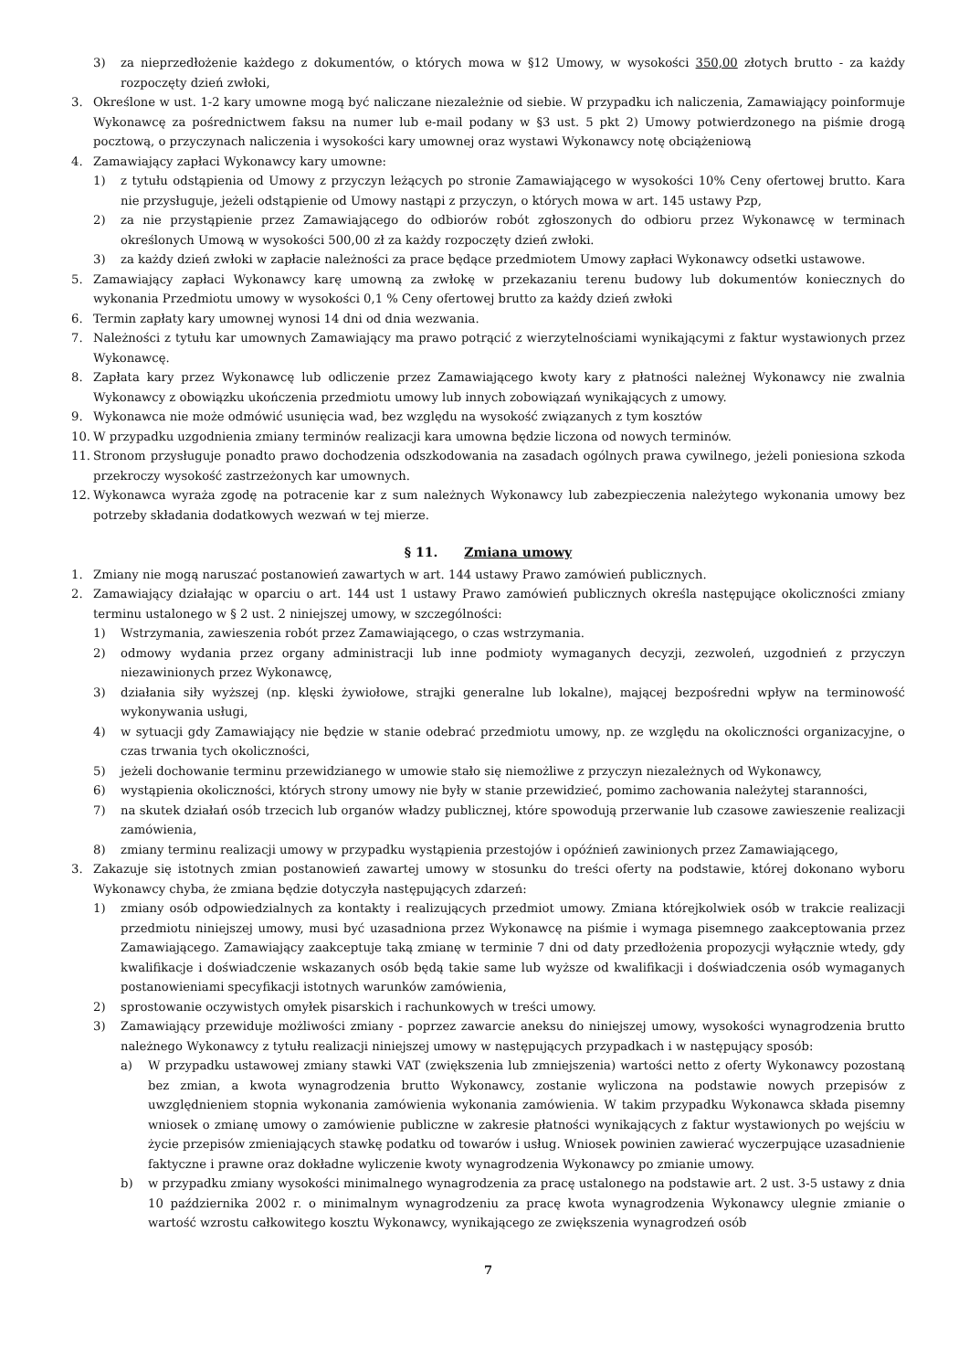3) za nieprzedłożenie każdego z dokumentów, o których mowa w §12 Umowy, w wysokości 350,00 złotych brutto - za każdy rozpoczęty dzień zwłoki,
3. Określone w ust. 1-2 kary umowne mogą być naliczane niezależnie od siebie. W przypadku ich naliczenia, Zamawiający poinformuje Wykonawcę za pośrednictwem faksu na numer lub e-mail podany w §3 ust. 5 pkt 2) Umowy potwierdzonego na piśmie drogą pocztową, o przyczynach naliczenia i wysokości kary umownej oraz wystawi Wykonawcy notę obciążeniową
4. Zamawiający zapłaci Wykonawcy kary umowne:
1) z tytułu odstąpienia od Umowy z przyczyn leżących po stronie Zamawiającego w wysokości 10% Ceny ofertowej brutto. Kara nie przysługuje, jeżeli odstąpienie od Umowy nastąpi z przyczyn, o których mowa w art. 145 ustawy Pzp,
2) za nie przystąpienie przez Zamawiającego do odbiorów robót zgłoszonych do odbioru przez Wykonawcę w terminach określonych Umową w wysokości 500,00 zł za każdy rozpoczęty dzień zwłoki.
3) za każdy dzień zwłoki w zapłacie należności za prace będące przedmiotem Umowy zapłaci Wykonawcy odsetki ustawowe.
5. Zamawiający zapłaci Wykonawcy karę umowną za zwłokę w przekazaniu terenu budowy lub dokumentów koniecznych do wykonania Przedmiotu umowy w wysokości 0,1 % Ceny ofertowej brutto za każdy dzień zwłoki
6. Termin zapłaty kary umownej wynosi 14 dni od dnia wezwania.
7. Należności z tytułu kar umownych Zamawiający ma prawo potrącić z wierzytelnościami wynikającymi z faktur wystawionych przez Wykonawcę.
8. Zapłata kary przez Wykonawcę lub odliczenie przez Zamawiającego kwoty kary z płatności należnej Wykonawcy nie zwalnia Wykonawcy z obowiązku ukończenia przedmiotu umowy lub innych zobowiązań wynikających z umowy.
9. Wykonawca nie może odmówić usunięcia wad, bez względu na wysokość związanych z tym kosztów
10. W przypadku uzgodnienia zmiany terminów realizacji kara umowna będzie liczona od nowych terminów.
11. Stronom przysługuje ponadto prawo dochodzenia odszkodowania na zasadach ogólnych prawa cywilnego, jeżeli poniesiona szkoda przekroczy wysokość zastrzeżonych kar umownych.
12. Wykonawca wyraża zgodę na potracenie kar z sum należnych Wykonawcy lub zabezpieczenia należytego wykonania umowy bez potrzeby składania dodatkowych wezwań w tej mierze.
§ 11. Zmiana umowy
1. Zmiany nie mogą naruszać postanowień zawartych w art. 144 ustawy Prawo zamówień publicznych.
2. Zamawiający działając w oparciu o art. 144 ust 1 ustawy Prawo zamówień publicznych określa następujące okoliczności zmiany terminu ustalonego w § 2 ust. 2 niniejszej umowy, w szczególności:
1) Wstrzymania, zawieszenia robót przez Zamawiającego, o czas wstrzymania.
2) odmowy wydania przez organy administracji lub inne podmioty wymaganych decyzji, zezwoleń, uzgodnień z przyczyn niezawinionych przez Wykonawcę,
3) działania siły wyższej (np. klęski żywiołowe, strajki generalne lub lokalne), mającej bezpośredni wpływ na terminowość wykonywania usługi,
4) w sytuacji gdy Zamawiający nie będzie w stanie odebrać przedmiotu umowy, np. ze względu na okoliczności organizacyjne, o czas trwania tych okoliczności,
5) jeżeli dochowanie terminu przewidzianego w umowie stało się niemożliwe z przyczyn niezależnych od Wykonawcy,
6) wystąpienia okoliczności, których strony umowy nie były w stanie przewidzieć, pomimo zachowania należytej staranności,
7) na skutek działań osób trzecich lub organów władzy publicznej, które spowodują przerwanie lub czasowe zawieszenie realizacji zamówienia,
8) zmiany terminu realizacji umowy w przypadku wystąpienia przestojów i opóźnień zawinionych przez Zamawiającego,
3. Zakazuje się istotnych zmian postanowień zawartej umowy w stosunku do treści oferty na podstawie, której dokonano wyboru Wykonawcy chyba, że zmiana będzie dotyczyła następujących zdarzeń:
1) zmiany osób odpowiedzialnych za kontakty i realizujących przedmiot umowy. Zmiana którejkolwiek osób w trakcie realizacji przedmiotu niniejszej umowy, musi być uzasadniona przez Wykonawcę na piśmie i wymaga pisemnego zaakceptowania przez Zamawiającego. Zamawiający zaakceptuje taką zmianę w terminie 7 dni od daty przedłożenia propozycji wyłącznie wtedy, gdy kwalifikacje i doświadczenie wskazanych osób będą takie same lub wyższe od kwalifikacji i doświadczenia osób wymaganych postanowieniami specyfikacji istotnych warunków zamówienia,
2) sprostowanie oczywistych omyłek pisarskich i rachunkowych w treści umowy.
3) Zamawiający przewiduje możliwości zmiany - poprzez zawarcie aneksu do niniejszej umowy, wysokości wynagrodzenia brutto należnego Wykonawcy z tytułu realizacji niniejszej umowy w następujących przypadkach i w następujący sposób:
a) W przypadku ustawowej zmiany stawki VAT (zwiększenia lub zmniejszenia) wartości netto z oferty Wykonawcy pozostaną bez zmian, a kwota wynagrodzenia brutto Wykonawcy, zostanie wyliczona na podstawie nowych przepisów z uwzględnieniem stopnia wykonania zamówienia wykonania zamówienia. W takim przypadku Wykonawca składa pisemny wniosek o zmianę umowy o zamówienie publiczne w zakresie płatności wynikających z faktur wystawionych po wejściu w życie przepisów zmieniających stawkę podatku od towarów i usług. Wniosek powinien zawierać wyczerpujące uzasadnienie faktyczne i prawne oraz dokładne wyliczenie kwoty wynagrodzenia Wykonawcy po zmianie umowy.
b) w przypadku zmiany wysokości minimalnego wynagrodzenia za pracę ustalonego na podstawie art. 2 ust. 3-5 ustawy z dnia 10 października 2002 r. o minimalnym wynagrodzeniu za pracę kwota wynagrodzenia Wykonawcy ulegnie zmianie o wartość wzrostu całkowitego kosztu Wykonawcy, wynikającego ze zwiększenia wynagrodzeń osób
7